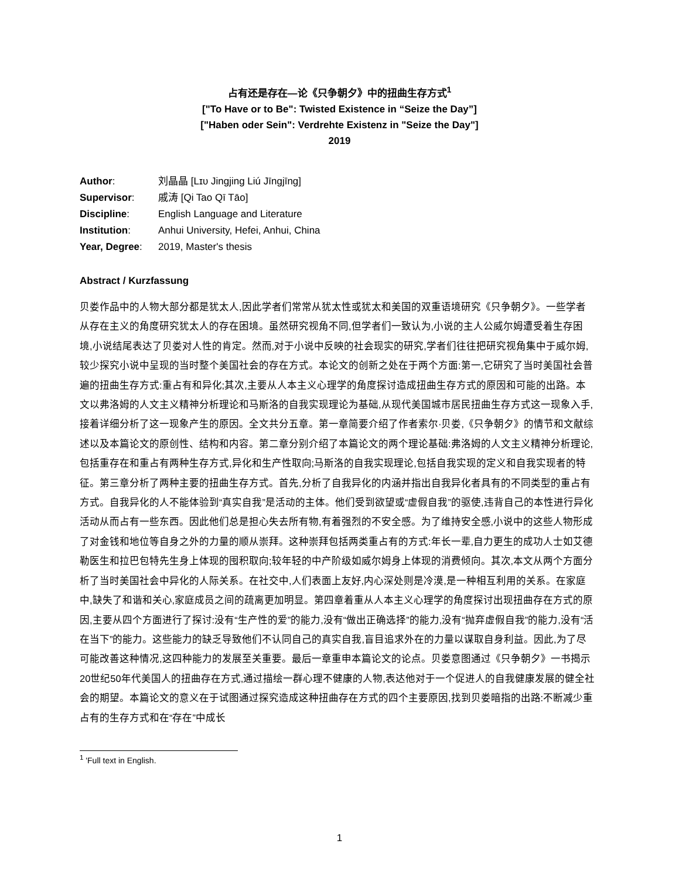占有还是存在—论《只争朝夕》中的扭曲生存方式<sup>1</sup>
["To Have or to Be": Twisted Existence in “Seize the Day”]
["Haben oder Sein": Verdrehte Existenz in "Seize the Day"]
2019
| Author : | 刘晶晶 [Lɪᴜ Jingjing Liú Jīngjīng] |
| Supervisor : | 戚涛 [Qi Tao Qī Tāo] |
| Discipline : | English Language and Literature |
| Institution : | Anhui University, Hefei, Anhui, China |
| Year, Degree : | 2019, Master's thesis |
Abstract / Kurzfassung
贝娄作品中的人物大部分都是犹太人,因此学者们常常从犹太性或犹太和美国的双重语境研究《只争朝夕》。一些学者从存在主义的角度研究犹太人的存在困境。虽然研究视角不同,但学者们一致认为,小说的主人公威尔姆遭受着生存困境,小说结尾表达了贝娄对人性的肯定。然而,对于小说中反映的社会现实的研究,学者们往往把研究视角集中于威尔姆,较少探究小说中呈现的当时整个美国社会的存在方式。本论文的创新之处在于两个方面:第一,它研究了当时美国社会普遍的扭曲生存方式:重占有和异化;其次,主要从人本主义心理学的角度探讨造成扭曲生存方式的原因和可能的出路。本文以弗洛姆的人文主义精神分析理论和马斯洛的自我实现理论为基础,从现代美国城市居民扭曲生存方式这一现象入手,接着详细分析了这一现象产生的原因。全文共分五章。第一章简要介绍了作者索尔·贝娄,《只争朝夕》的情节和文献综述以及本篇论文的原创性、结构和内容。第二章分别介绍了本篇论文的两个理论基础:弗洛姆的人文主义精神分析理论,包括重存在和重占有两种生存方式,异化和生产性取向;马斯洛的自我实现理论,包括自我实现的定义和自我实现者的特征。第三章分析了两种主要的扭曲生存方式。首先,分析了自我异化的内涵并指出自我异化者具有的不同类型的重占有方式。自我异化的人不能体验到“真实自我”是活动的主体。他们受到欲望或“虚假自我”的驱使,违背自己的本性进行异化活动从而占有一些东西。因此他们总是担心失去所有物,有着强烈的不安全感。为了维持安全感,小说中的这些人物形成了对金钱和地位等自身之外的力量的顺从崇拜。这种崇拜包括两类重占有的方式:年长一辈,自力更生的成功人士如艾德勒医生和拉巴包特先生身上体现的囤积取向;较年轻的中产阶级如威尔姆身上体现的消费倾向。其次,本文从两个方面分析了当时美国社会中异化的人际关系。在社交中,人们表面上友好,内心深处则是冷漠,是一种相互利用的关系。在家庭中,缺失了和谐和关心,家庭成员之间的疏离更加明显。第四章着重从人本主义心理学的角度探讨出现扭曲存在方式的原因,主要从四个方面进行了探讨:没有“生产性的爱”的能力,没有“做出正确选择”的能力,没有“抛弃虚假自我”的能力,没有“活在当下”的能力。这些能力的缺乏导致他们不认同自己的真实自我,盲目追求外在的力量以谋取自身利益。因此,为了尽可能改善这种情况,这四种能力的发展至关重要。最后一章重申本篇论文的论点。贝娄意图通过《只争朝夕》一书揭示20世纪50年代美国人的扭曲存在方式,通过描绘一群心理不健康的人物,表达他对于一个促进人的自我健康发展的健全社会的期望。本篇论文的意义在于试图通过探究造成这种扭曲存在方式的四个主要原因,找到贝娄暗指的出路:不断减少重占有的生存方式和在“存在”中成长
<sup>1</sup> 'Full text in English.
1